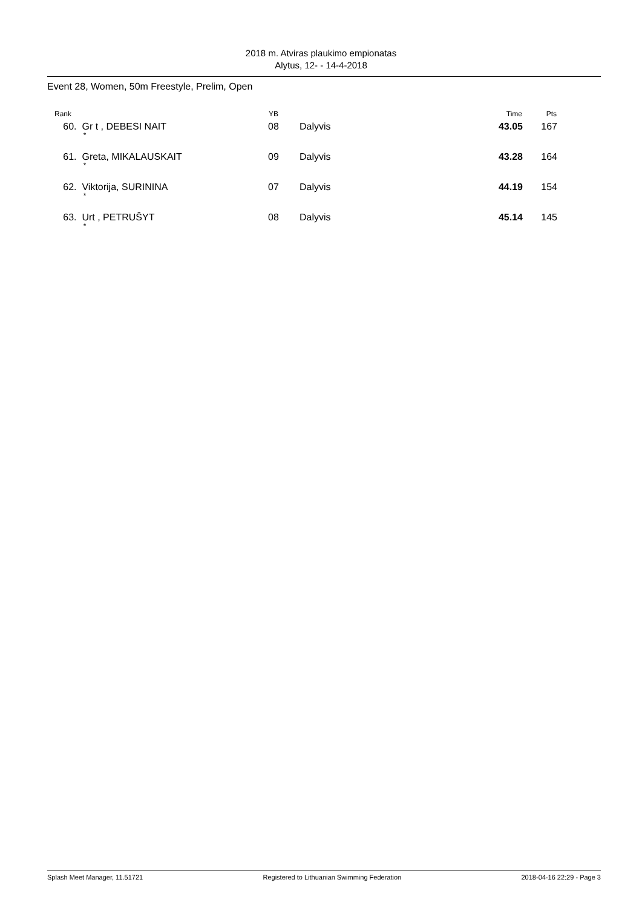2018 m. Atviras plaukimo empionatas
Alytus, 12- - 14-4-2018
Event 28, Women, 50m Freestyle, Prelim, Open
| Rank | | YB | | Time | Pts | |
| --- | --- | --- | --- | --- | --- | --- |
| 60. | Gr t , DEBESI NAIT * | 08 | Dalyvis | 43.05 | 167 | |
| 61. | Greta, MIKALAUSKAIT * | 09 | Dalyvis | 43.28 | 164 | |
| 62. | Viktorija, SURININA * | 07 | Dalyvis | 44.19 | 154 | |
| 63. | Urt , PETRUŠYT * | 08 | Dalyvis | 45.14 | 145 | |
Splash Meet Manager, 11.51721 Registered to Lithuanian Swimming Federation 2018-04-16 22:29 - Page 3